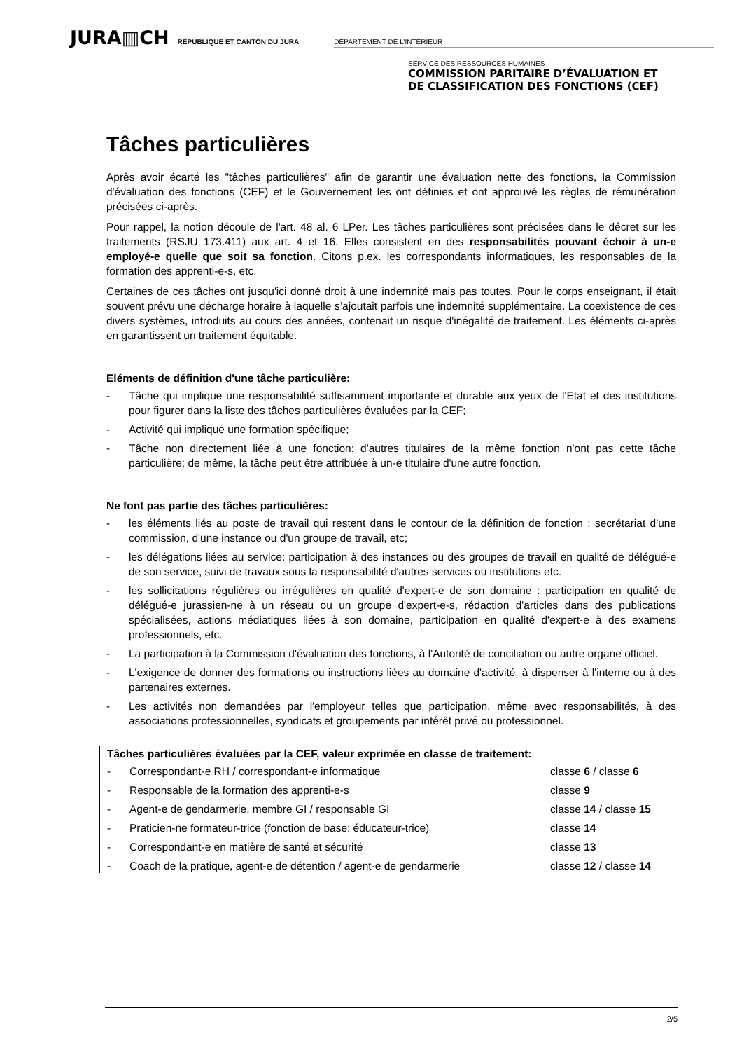JURA▥CH RÉPUBLIQUE ET CANTON DU JURA DÉPARTEMENT DE L’INTÉRIEUR
SERVICE DES RESSOURCES HUMAINES
COMMISSION PARITAIRE D’ÉVALUATION ET
DE CLASSIFICATION DES FONCTIONS (CEF)
Tâches particulières
Après avoir écarté les "tâches particulières" afin de garantir une évaluation nette des fonctions, la Commission d'évaluation des fonctions (CEF) et le Gouvernement les ont définies et ont approuvé les règles de rémunération précisées ci-après.
Pour rappel, la notion découle de l'art. 48 al. 6 LPer. Les tâches particulières sont précisées dans le décret sur les traitements (RSJU 173.411) aux art. 4 et 16. Elles consistent en des responsabilités pouvant échoir à un-e employé-e quelle que soit sa fonction. Citons p.ex. les correspondants informatiques, les responsables de la formation des apprenti-e-s, etc.
Certaines de ces tâches ont jusqu'ici donné droit à une indemnité mais pas toutes. Pour le corps enseignant, il était souvent prévu une décharge horaire à laquelle s’ajoutait parfois une indemnité supplémentaire. La coexistence de ces divers systèmes, introduits au cours des années, contenait un risque d'inégalité de traitement. Les éléments ci-après en garantissent un traitement équitable.
Eléments de définition d'une tâche particulière:
- Tâche qui implique une responsabilité suffisamment importante et durable aux yeux de l'Etat et des institutions pour figurer dans la liste des tâches particulières évaluées par la CEF;
- Activité qui implique une formation spécifique;
- Tâche non directement liée à une fonction: d'autres titulaires de la même fonction n'ont pas cette tâche particulière; de même, la tâche peut être attribuée à un-e titulaire d'une autre fonction.
Ne font pas partie des tâches particulières:
- les éléments liés au poste de travail qui restent dans le contour de la définition de fonction : secrétariat d'une commission, d'une instance ou d'un groupe de travail, etc;
- les délégations liées au service: participation à des instances ou des groupes de travail en qualité de délégué-e de son service, suivi de travaux sous la responsabilité d'autres services ou institutions etc.
- les sollicitations régulières ou irrégulières en qualité d'expert-e de son domaine : participation en qualité de délégué-e jurassien-ne à un réseau ou un groupe d'expert-e-s, rédaction d'articles dans des publications spécialisées, actions médiatiques liées à son domaine, participation en qualité d'expert-e à des examens professionnels, etc.
- La participation à la Commission d'évaluation des fonctions, à l'Autorité de conciliation ou autre organe officiel.
- L'exigence de donner des formations ou instructions liées au domaine d'activité, à dispenser à l'interne ou à des partenaires externes.
- Les activités non demandées par l'employeur telles que participation, même avec responsabilités, à des associations professionnelles, syndicats et groupements par intérêt privé ou professionnel.
Tâches particulières évaluées par la CEF, valeur exprimée en classe de traitement:
- Correspondant-e RH / correspondant-e informatique classe 6 / classe 6
- Responsable de la formation des apprenti-e-s classe 9
- Agent-e de gendarmerie, membre GI / responsable GI classe 14 / classe 15
- Praticien-ne formateur-trice (fonction de base: éducateur-trice) classe 14
- Correspondant-e en matière de santé et sécurité classe 13
- Coach de la pratique, agent-e de détention / agent-e de gendarmerie classe 12 / classe 14
2/5